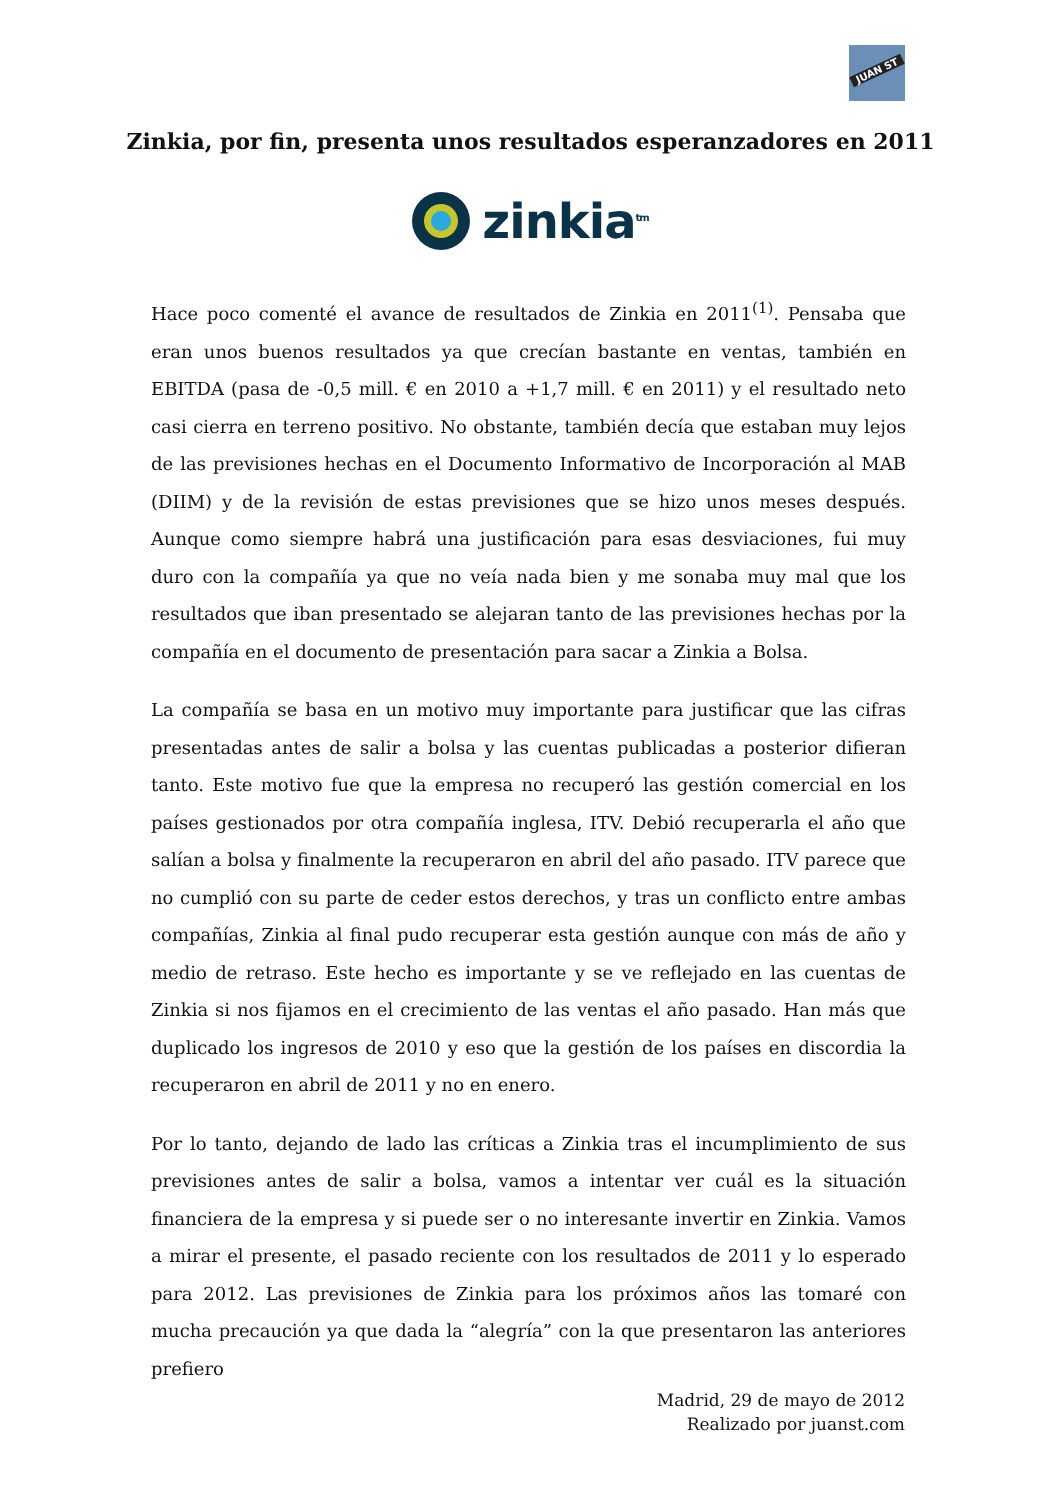JUAN ST
Zinkia, por fin, presenta unos resultados esperanzadores en 2011
zinkia<sup>tm</sup>
Hace poco comenté el avance de resultados de Zinkia en 2011<sup>(1)</sup>. Pensaba que eran unos buenos resultados ya que crecían bastante en ventas, también en EBITDA (pasa de -0,5 mill. € en 2010 a +1,7 mill. € en 2011) y el resultado neto casi cierra en terreno positivo. No obstante, también decía que estaban muy lejos de las previsiones hechas en el Documento Informativo de Incorporación al MAB (DIIM) y de la revisión de estas previsiones que se hizo unos meses después. Aunque como siempre habrá una justificación para esas desviaciones, fui muy duro con la compañía ya que no veía nada bien y me sonaba muy mal que los resultados que iban presentado se alejaran tanto de las previsiones hechas por la compañía en el documento de presentación para sacar a Zinkia a Bolsa.
La compañía se basa en un motivo muy importante para justificar que las cifras presentadas antes de salir a bolsa y las cuentas publicadas a posterior difieran tanto. Este motivo fue que la empresa no recuperó las gestión comercial en los países gestionados por otra compañía inglesa, ITV. Debió recuperarla el año que salían a bolsa y finalmente la recuperaron en abril del año pasado. ITV parece que no cumplió con su parte de ceder estos derechos, y tras un conflicto entre ambas compañías, Zinkia al final pudo recuperar esta gestión aunque con más de año y medio de retraso. Este hecho es importante y se ve reflejado en las cuentas de Zinkia si nos fijamos en el crecimiento de las ventas el año pasado. Han más que duplicado los ingresos de 2010 y eso que la gestión de los países en discordia la recuperaron en abril de 2011 y no en enero.
Por lo tanto, dejando de lado las críticas a Zinkia tras el incumplimiento de sus previsiones antes de salir a bolsa, vamos a intentar ver cuál es la situación financiera de la empresa y si puede ser o no interesante invertir en Zinkia. Vamos a mirar el presente, el pasado reciente con los resultados de 2011 y lo esperado para 2012. Las previsiones de Zinkia para los próximos años las tomaré con mucha precaución ya que dada la “alegría” con la que presentaron las anteriores prefiero
Madrid, 29 de mayo de 2012
Realizado por juanst.com